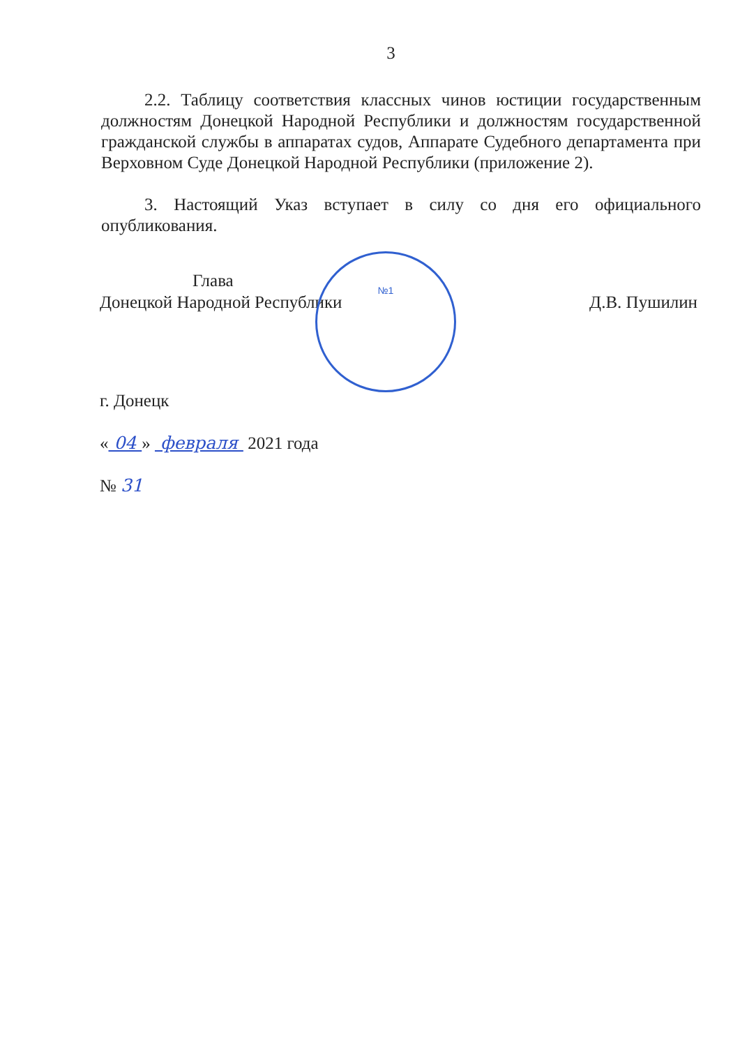3
2.2. Таблицу соответствия классных чинов юстиции государственным должностям Донецкой Народной Республики и должностям государственной гражданской службы в аппаратах судов, Аппарате Судебного департамента при Верховном Суде Донецкой Народной Республики (приложение 2).
3. Настоящий Указ вступает в силу со дня его официального опубликования.
№1
Глава
Донецкой Народной Республики
Д.В. Пушилин
г. Донецк
« 04 » февраля 2021 года
№ 31